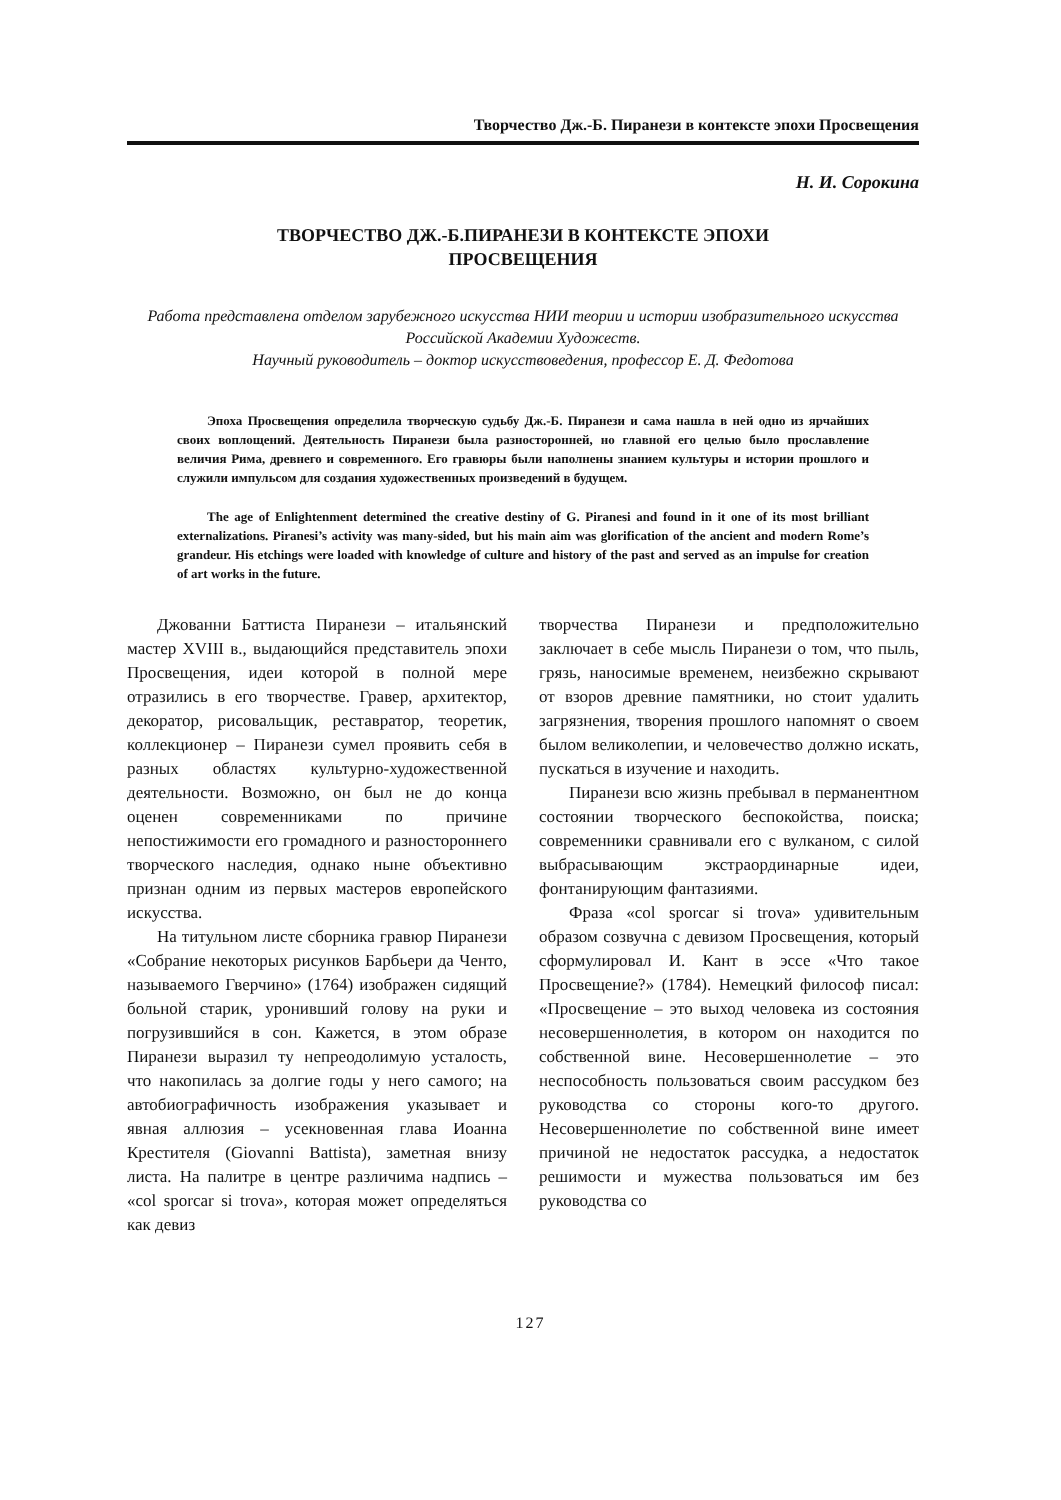Творчество Дж.-Б. Пиранези в контексте эпохи Просвещения
Н. И. Сорокина
ТВОРЧЕСТВО ДЖ.-Б.ПИРАНЕЗИ В КОНТЕКСТЕ ЭПОХИ
ПРОСВЕЩЕНИЯ
Работа представлена отделом зарубежного искусства НИИ теории и истории изобразительного искусства Российской Академии Художеств.
Научный руководитель – доктор искусствоведения, профессор Е. Д. Федотова
Эпоха Просвещения определила творческую судьбу Дж.-Б. Пиранези и сама нашла в ней одно из ярчайших своих воплощений. Деятельность Пиранези была разносторонней, но главной его целью было прославление величия Рима, древнего и современного. Его гравюры были наполнены знанием культуры и истории прошлого и служили импульсом для создания художественных произведений в будущем.
The age of Enlightenment determined the creative destiny of G. Piranesi and found in it one of its most brilliant externalizations. Piranesi’s activity was many-sided, but his main aim was glorification of the ancient and modern Rome’s grandeur. His etchings were loaded with knowledge of culture and history of the past and served as an impulse for creation of art works in the future.
Джованни Баттиста Пиранези – итальянский мастер XVIII в., выдающийся представитель эпохи Просвещения, идеи которой в полной мере отразились в его творчестве. Гравер, архитектор, декоратор, рисовальщик, реставратор, теоретик, коллекционер – Пиранези сумел проявить себя в разных областях культурно-художественной деятельности. Возможно, он был не до конца оценен современниками по причине непостижимости его громадного и разностороннего творческого наследия, однако ныне объективно признан одним из первых мастеров европейского искусства.
На титульном листе сборника гравюр Пиранези «Собрание некоторых рисунков Барбьери да Ченто, называемого Гверчино» (1764) изображен сидящий больной старик, уронивший голову на руки и погрузившийся в сон. Кажется, в этом образе Пиранези выразил ту непреодолимую усталость, что накопилась за долгие годы у него самого; на автобиографичность изображения указывает и явная аллюзия – усекновенная глава Иоанна Крестителя (Giovanni Battista), заметная внизу листа. На палитре в центре различима надпись – «col sporcar si trova», которая может определяться как девиз
творчества Пиранези и предположительно заключает в себе мысль Пиранези о том, что пыль, грязь, наносимые временем, неизбежно скрывают от взоров древние памятники, но стоит удалить загрязнения, творения прошлого напомнят о своем былом великолепии, и человечество должно искать, пускаться в изучение и находить.
Пиранези всю жизнь пребывал в перманентном состоянии творческого беспокойства, поиска; современники сравнивали его с вулканом, с силой выбрасывающим экстраординарные идеи, фонтанирующим фантазиями.
Фраза «col sporcar si trova» удивительным образом созвучна с девизом Просвещения, который сформулировал И. Кант в эссе «Что такое Просвещение?» (1784). Немецкий философ писал: «Просвещение – это выход человека из состояния несовершеннолетия, в котором он находится по собственной вине. Несовершеннолетие – это неспособность пользоваться своим рассудком без руководства со стороны кого-то другого. Несовершеннолетие по собственной вине имеет причиной не недостаток рассудка, а недостаток решимости и мужества пользоваться им без руководства со
127